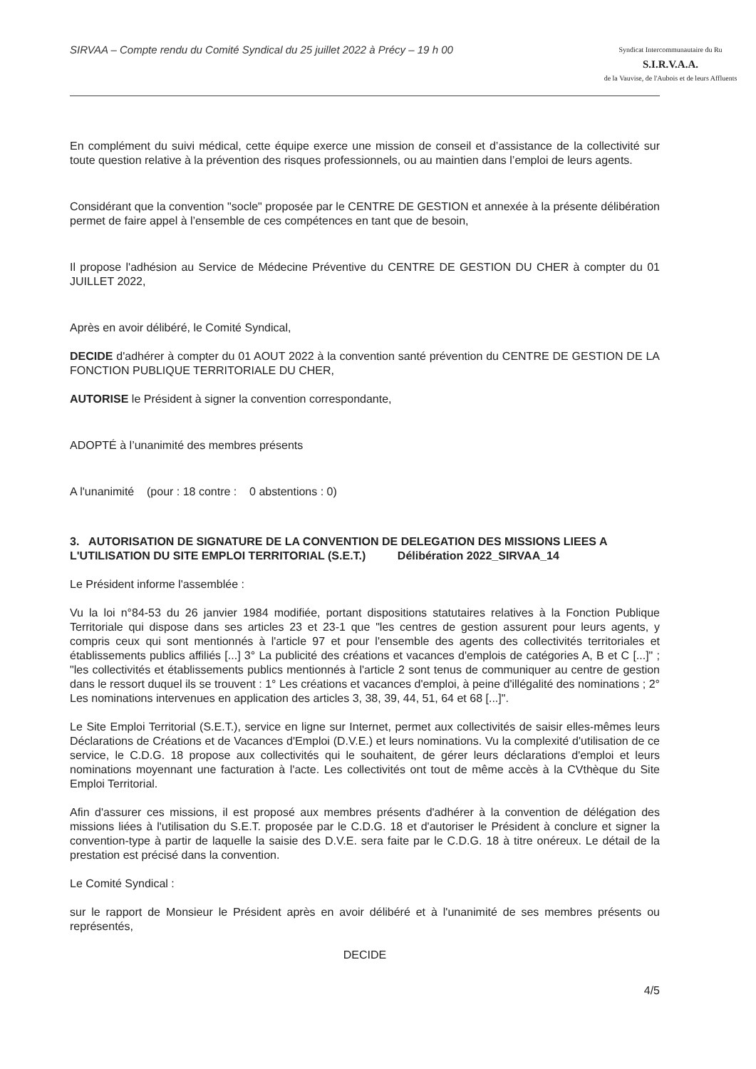SIRVAA – Compte rendu du Comité Syndical du 25 juillet 2022 à Précy – 19 h 00
Syndicat Intercommunautaire du Ru
S.I.R.V.A.A.
de la Vauvise, de l'Aubois et de leurs Affluents
En complément du suivi médical, cette équipe exerce une mission de conseil et d’assistance de la collectivité sur toute question relative à la prévention des risques professionnels, ou au maintien dans l’emploi de leurs agents.
Considérant que la convention "socle" proposée par le CENTRE DE GESTION et annexée à la présente délibération permet de faire appel à l’ensemble de ces compétences en tant que de besoin,
Il propose l'adhésion au Service de Médecine Préventive du CENTRE DE GESTION DU CHER à compter du 01 JUILLET 2022,
Après en avoir délibéré, le Comité Syndical,
DECIDE d'adhérer à compter du 01 AOUT 2022 à la convention santé prévention du CENTRE DE GESTION DE LA FONCTION PUBLIQUE TERRITORIALE DU CHER,
AUTORISE le Président à signer la convention correspondante,
ADOPTÉ à l’unanimité des membres présents
A l'unanimité (pour : 18 contre : 0 abstentions : 0)
3. AUTORISATION DE SIGNATURE DE LA CONVENTION DE DELEGATION DES MISSIONS LIEES A L'UTILISATION DU SITE EMPLOI TERRITORIAL (S.E.T.) Délibération 2022_SIRVAA_14
Le Président informe l'assemblée :
Vu la loi n°84-53 du 26 janvier 1984 modifiée, portant dispositions statutaires relatives à la Fonction Publique Territoriale qui dispose dans ses articles 23 et 23-1 que "les centres de gestion assurent pour leurs agents, y compris ceux qui sont mentionnés à l'article 97 et pour l'ensemble des agents des collectivités territoriales et établissements publics affiliés [...] 3° La publicité des créations et vacances d'emplois de catégories A, B et C [...]" ; "les collectivités et établissements publics mentionnés à l'article 2 sont tenus de communiquer au centre de gestion dans le ressort duquel ils se trouvent : 1° Les créations et vacances d'emploi, à peine d'illégalité des nominations ; 2° Les nominations intervenues en application des articles 3, 38, 39, 44, 51, 64 et 68 [...]".
Le Site Emploi Territorial (S.E.T.), service en ligne sur Internet, permet aux collectivités de saisir elles-mêmes leurs Déclarations de Créations et de Vacances d'Emploi (D.V.E.) et leurs nominations. Vu la complexité d'utilisation de ce service, le C.D.G. 18 propose aux collectivités qui le souhaitent, de gérer leurs déclarations d'emploi et leurs nominations moyennant une facturation à l'acte. Les collectivités ont tout de même accès à la CVthèque du Site Emploi Territorial.
Afin d'assurer ces missions, il est proposé aux membres présents d'adhérer à la convention de délégation des missions liées à l'utilisation du S.E.T. proposée par le C.D.G. 18 et d'autoriser le Président à conclure et signer la convention-type à partir de laquelle la saisie des D.V.E. sera faite par le C.D.G. 18 à titre onéreux. Le détail de la prestation est précisé dans la convention.
Le Comité Syndical :
sur le rapport de Monsieur le Président après en avoir délibéré et à l'unanimité de ses membres présents ou représentés,
DECIDE
4/5